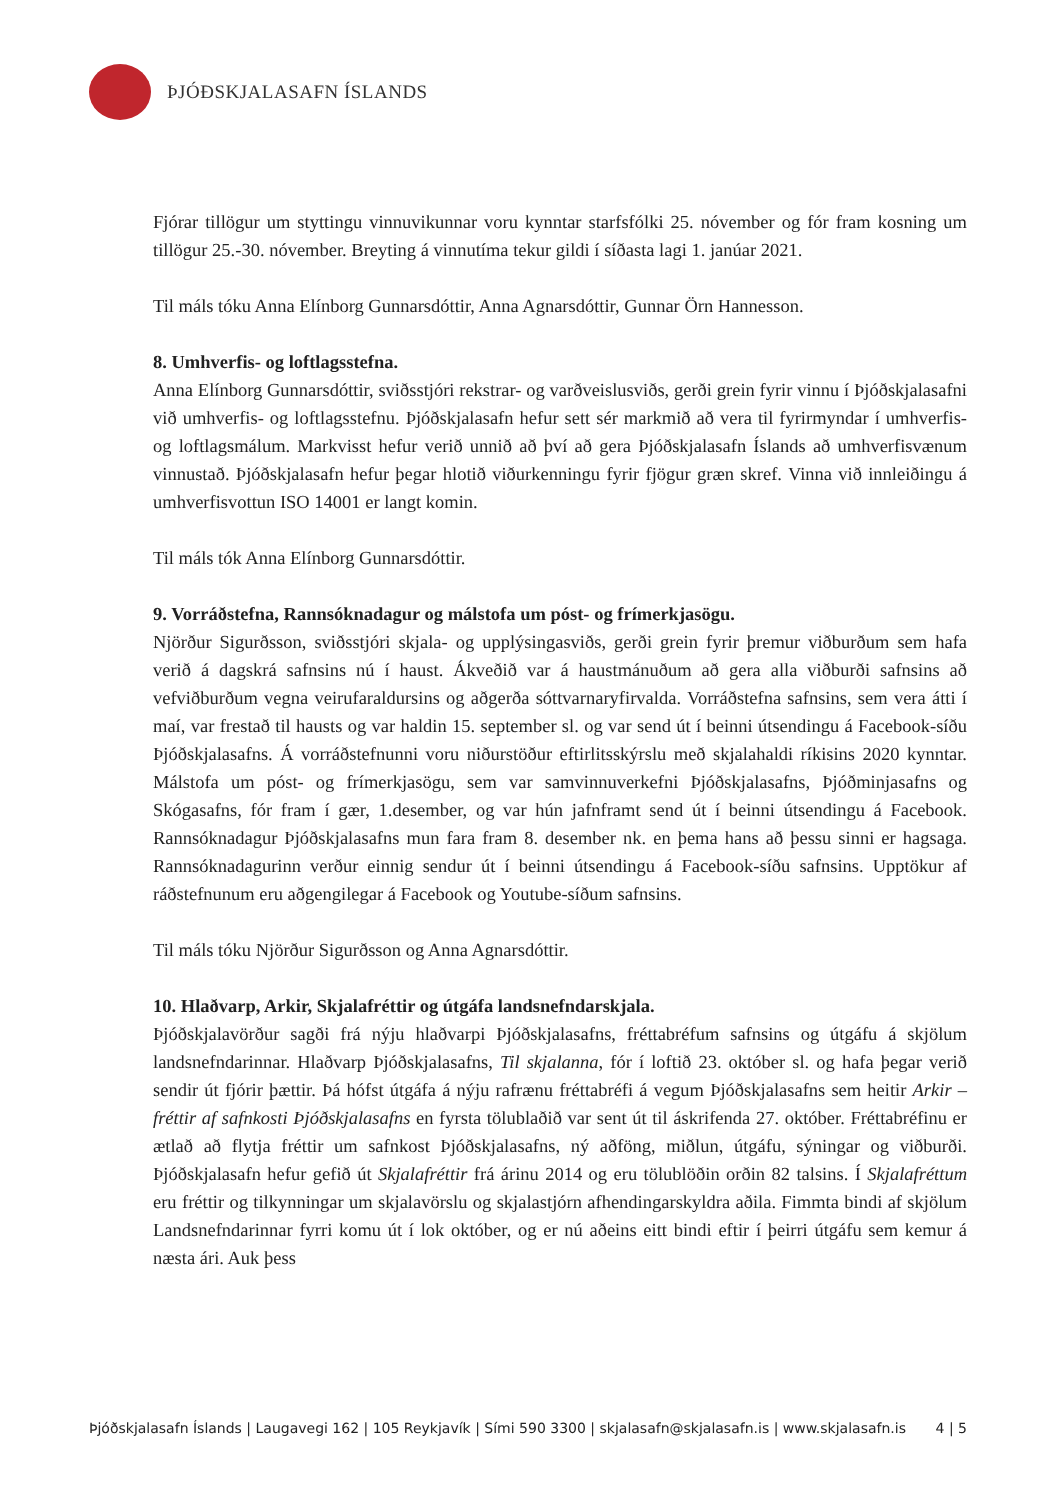ÞJÓÐSKJALASAFN ÍSLANDS
Fjórar tillögur um styttingu vinnuvikunnar voru kynntar starfsfólki 25. nóvember og fór fram kosning um tillögur 25.-30. nóvember. Breyting á vinnutíma tekur gildi í síðasta lagi 1. janúar 2021.
Til máls tóku Anna Elínborg Gunnarsdóttir, Anna Agnarsdóttir, Gunnar Örn Hannesson.
8. Umhverfis- og loftlagsstefna.
Anna Elínborg Gunnarsdóttir, sviðsstjóri rekstrar- og varðveislusviðs, gerði grein fyrir vinnu í Þjóðskjalasafni við umhverfis- og loftlagsstefnu. Þjóðskjalasafn hefur sett sér markmið að vera til fyrirmyndar í umhverfis- og loftlagsmálum. Markvisst hefur verið unnið að því að gera Þjóðskjalasafn Íslands að umhverfisvænum vinnustað. Þjóðskjalasafn hefur þegar hlotið viðurkenningu fyrir fjögur græn skref. Vinna við innleiðingu á umhverfisvottun ISO 14001 er langt komin.
Til máls tók Anna Elínborg Gunnarsdóttir.
9. Vorráðstefna, Rannsóknadagur og málstofa um póst- og frímerkjasögu.
Njörður Sigurðsson, sviðsstjóri skjala- og upplýsingasviðs, gerði grein fyrir þremur viðburðum sem hafa verið á dagskrá safnsins nú í haust. Ákveðið var á haustmánuðum að gera alla viðburði safnsins að vefviðburðum vegna veirufaraldursins og aðgerða sóttvarnaryfirvalda. Vorráðstefna safnsins, sem vera átti í maí, var frestað til hausts og var haldin 15. september sl. og var send út í beinni útsendingu á Facebook-síðu Þjóðskjalasafns. Á vorráðstefnunni voru niðurstöður eftirlitsskýrslu með skjalahaldi ríkisins 2020 kynntar. Málstofa um póst- og frímerkjasögu, sem var samvinnuverkefni Þjóðskjalasafns, Þjóðminjasafns og Skógasafns, fór fram í gær, 1.desember, og var hún jafnframt send út í beinni útsendingu á Facebook. Rannsóknadagur Þjóðskjalasafns mun fara fram 8. desember nk. en þema hans að þessu sinni er hagsaga. Rannsóknadagurinn verður einnig sendur út í beinni útsendingu á Facebook-síðu safnsins. Upptökur af ráðstefnunum eru aðgengilegar á Facebook og Youtube-síðum safnsins.
Til máls tóku Njörður Sigurðsson og Anna Agnarsdóttir.
10. Hlaðvarp, Arkir, Skjalafréttir og útgáfa landsnefndarskjala.
Þjóðskjalavörður sagði frá nýju hlaðvarpi Þjóðskjalasafns, fréttabréfum safnsins og útgáfu á skjölum landsnefndarinnar. Hlaðvarp Þjóðskjalasafns, Til skjalanna, fór í loftið 23. október sl. og hafa þegar verið sendir út fjórir þættir. Þá hófst útgáfa á nýju rafrænu fréttabréfi á vegum Þjóðskjalasafns sem heitir Arkir – fréttir af safnkosti Þjóðskjalasafns en fyrsta tölublaðið var sent út til áskrifenda 27. október. Fréttabréfinu er ætlað að flytja fréttir um safnkost Þjóðskjalasafns, ný aðföng, miðlun, útgáfu, sýningar og viðburði. Þjóðskjalasafn hefur gefið út Skjalafréttir frá árinu 2014 og eru tölublöðin orðin 82 talsins. Í Skjalafréttum eru fréttir og tilkynningar um skjalavörslu og skjalastjórn afhendingarskyldra aðila. Fimmta bindi af skjölum Landsnefndarinnar fyrri komu út í lok október, og er nú aðeins eitt bindi eftir í þeirri útgáfu sem kemur á næsta ári. Auk þess
Þjóðskjalasafn Íslands | Laugavegi 162 | 105 Reykjavík | Sími 590 3300 | skjalasafn@skjalasafn.is | www.skjalasafn.is 4 | 5